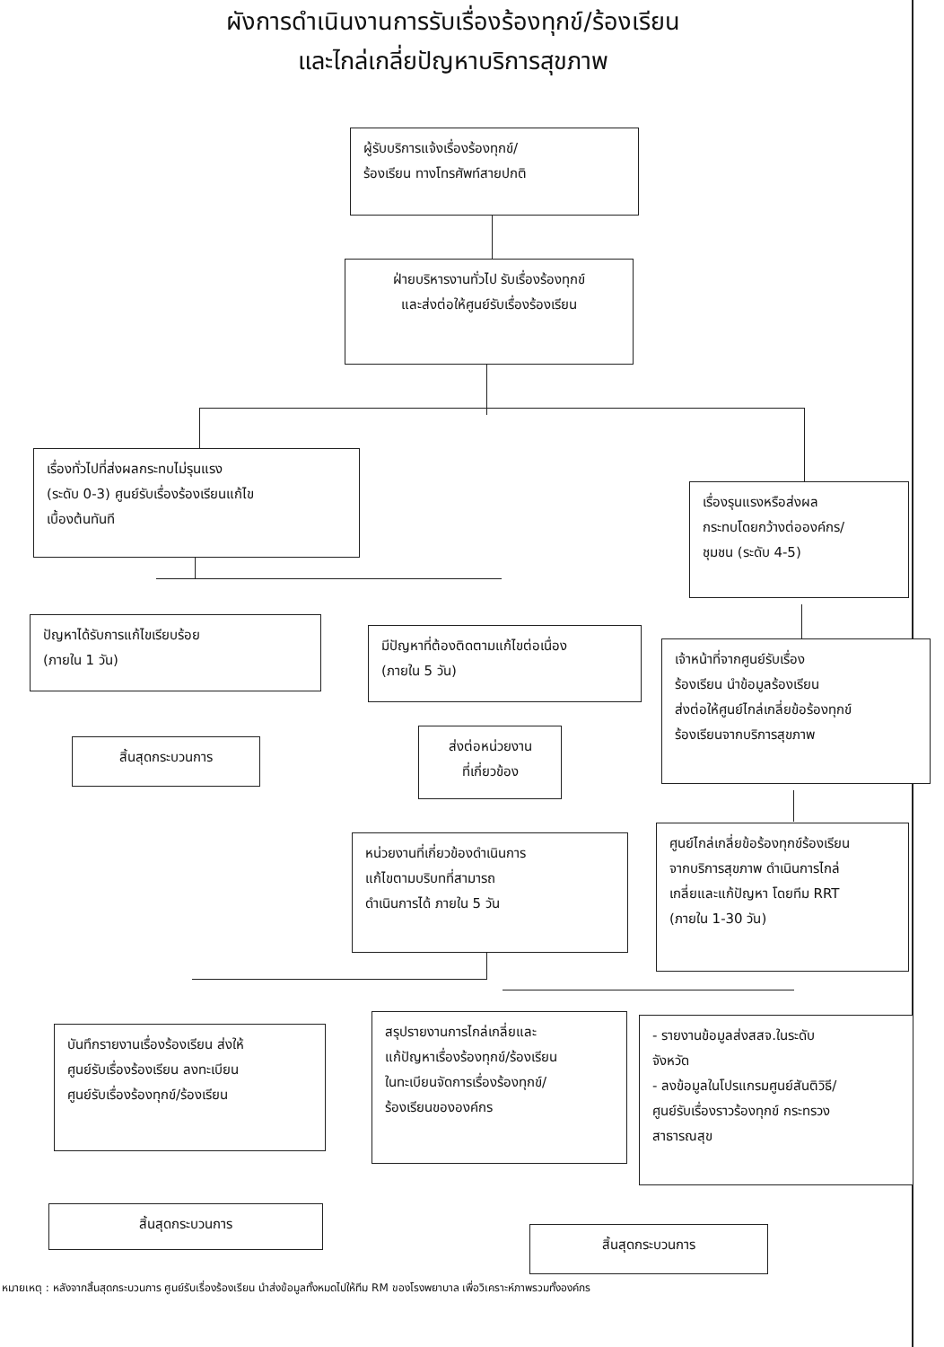ผังการดำเนินงานการรับเรื่องร้องทุกข์/ร้องเรียน
และไกล่เกลี่ยปัญหาบริการสุขภาพ
ผู้รับบริการแจ้งเรื่องร้องทุกข์/
ร้องเรียน ทางโทรศัพท์สายปกติ
ฝ่ายบริหารงานทั่วไป รับเรื่องร้องทุกข์
และส่งต่อให้ศูนย์รับเรื่องร้องเรียน
เรื่องทั่วไปที่ส่งผลกระทบไม่รุนแรง
(ระดับ 0-3) ศูนย์รับเรื่องร้องเรียนแก้ไข
เบื้องต้นทันที
เรื่องรุนแรงหรือส่งผล
กระทบโดยกว้างต่อองค์กร/
ชุมชน (ระดับ 4-5)
ปัญหาได้รับการแก้ไขเรียบร้อย
(ภายใน 1 วัน)
มีปัญหาที่ต้องติดตามแก้ไขต่อเนื่อง
(ภายใน 5 วัน)
เจ้าหน้าที่จากศูนย์รับเรื่อง
ร้องเรียน นำข้อมูลร้องเรียน
ส่งต่อให้ศูนย์ไกล่เกลี่ยข้อร้องทุกข์
ร้องเรียนจากบริการสุขภาพ
สิ้นสุดกระบวนการ
ส่งต่อหน่วยงาน
ที่เกี่ยวข้อง
หน่วยงานที่เกี่ยวข้องดำเนินการ
แก้ไขตามบริบทที่สามารถ
ดำเนินการได้ ภายใน 5 วัน
ศูนย์ไกล่เกลี่ยข้อร้องทุกข์ร้องเรียน
จากบริการสุขภาพ ดำเนินการไกล่
เกลี่ยและแก้ปัญหา โดยทีม RRT
(ภายใน 1-30 วัน)
บันทึกรายงานเรื่องร้องเรียน ส่งให้
ศูนย์รับเรื่องร้องเรียน ลงทะเบียน
ศูนย์รับเรื่องร้องทุกข์/ร้องเรียน
สรุปรายงานการไกล่เกลี่ยและ
แก้ปัญหาเรื่องร้องทุกข์/ร้องเรียน
ในทะเบียนจัดการเรื่องร้องทุกข์/
ร้องเรียนขององค์กร
- รายงานข้อมูลส่งสสจ.ในระดับ
จังหวัด
- ลงข้อมูลในโปรแกรมศูนย์สันติวิธี/
ศูนย์รับเรื่องราวร้องทุกข์ กระทรวง
สาธารณสุข
สิ้นสุดกระบวนการ
สิ้นสุดกระบวนการ
หมายเหตุ : หลังจากสิ้นสุดกระบวนการ ศูนย์รับเรื่องร้องเรียน นำส่งข้อมูลทั้งหมดไปให้ทีม RM ของโรงพยาบาล เพื่อวิเคราะห์ภาพรวมทั้งองค์กร